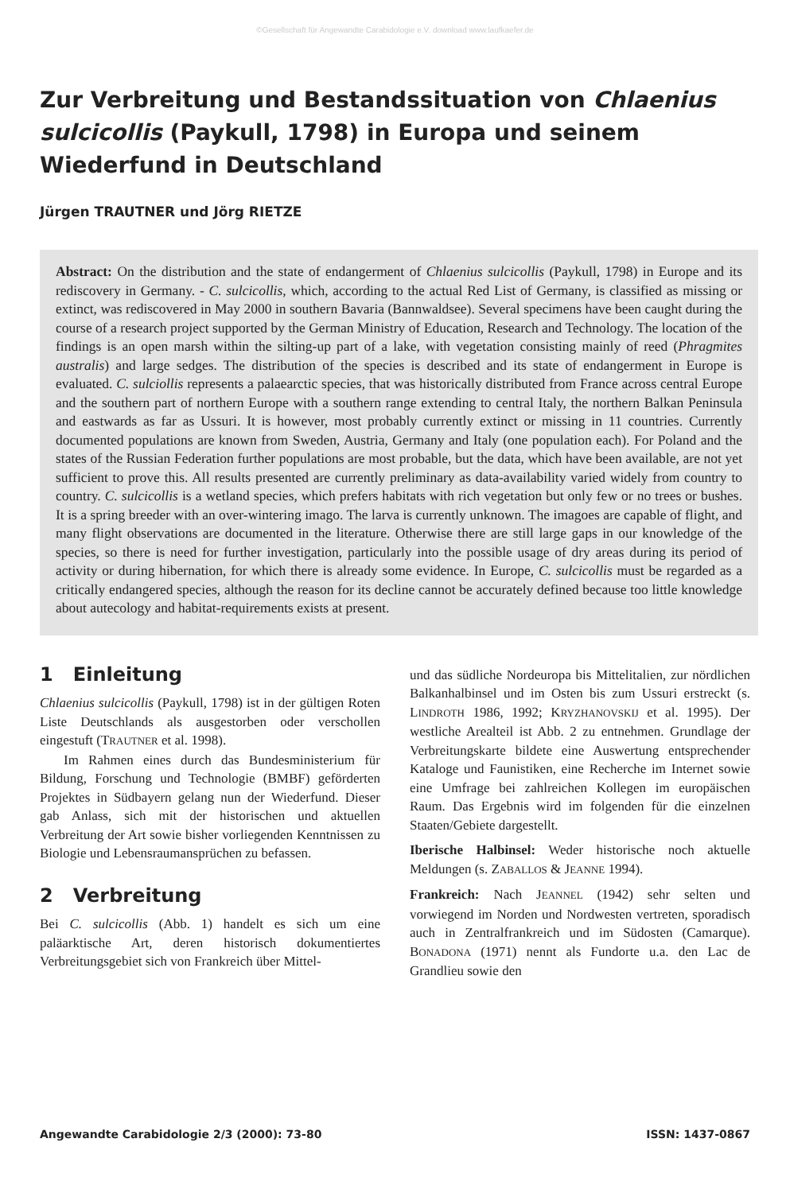©Gesellschaft für Angewandte Carabidologie e.V. download www.laufkaefer.de
Zur Verbreitung und Bestandssituation von Chlaenius sulcicollis (Paykull, 1798) in Europa und seinem Wiederfund in Deutschland
Jürgen TRAUTNER und Jörg RIETZE
Abstract: On the distribution and the state of endangerment of Chlaenius sulcicollis (Paykull, 1798) in Europe and its rediscovery in Germany. - C. sulcicollis, which, according to the actual Red List of Germany, is classified as missing or extinct, was rediscovered in May 2000 in southern Bavaria (Bannwaldsee). Several specimens have been caught during the course of a research project supported by the German Ministry of Education, Research and Technology. The location of the findings is an open marsh within the silting-up part of a lake, with vegetation consisting mainly of reed (Phragmites australis) and large sedges. The distribution of the species is described and its state of endangerment in Europe is evaluated. C. sulciollis represents a palaearctic species, that was historically distributed from France across central Europe and the southern part of northern Europe with a southern range extending to central Italy, the northern Balkan Peninsula and eastwards as far as Ussuri. It is however, most probably currently extinct or missing in 11 countries. Currently documented populations are known from Sweden, Austria, Germany and Italy (one population each). For Poland and the states of the Russian Federation further populations are most probable, but the data, which have been available, are not yet sufficient to prove this. All results presented are currently preliminary as data-availability varied widely from country to country. C. sulcicollis is a wetland species, which prefers habitats with rich vegetation but only few or no trees or bushes. It is a spring breeder with an over-wintering imago. The larva is currently unknown. The imagoes are capable of flight, and many flight observations are documented in the literature. Otherwise there are still large gaps in our knowledge of the species, so there is need for further investigation, particularly into the possible usage of dry areas during its period of activity or during hibernation, for which there is already some evidence. In Europe, C. sulcicollis must be regarded as a critically endangered species, although the reason for its decline cannot be accurately defined because too little knowledge about autecology and habitat-requirements exists at present.
1 Einleitung
Chlaenius sulcicollis (Paykull, 1798) ist in der gültigen Roten Liste Deutschlands als ausgestorben oder verschollen eingestuft (TRAUTNER et al. 1998).
Im Rahmen eines durch das Bundesministerium für Bildung, Forschung und Technologie (BMBF) geförderten Projektes in Südbayern gelang nun der Wiederfund. Dieser gab Anlass, sich mit der historischen und aktuellen Verbreitung der Art sowie bisher vorliegenden Kenntnissen zu Biologie und Lebensraumansprüchen zu befassen.
2 Verbreitung
Bei C. sulcicollis (Abb. 1) handelt es sich um eine paläarktische Art, deren historisch dokumentiertes Verbreitungsgebiet sich von Frankreich über Mittel-
und das südliche Nordeuropa bis Mittelitalien, zur nördlichen Balkanhalbinsel und im Osten bis zum Ussuri erstreckt (s. LINDROTH 1986, 1992; KRYZHANOVSKIJ et al. 1995). Der westliche Arealteil ist Abb. 2 zu entnehmen. Grundlage der Verbreitungskarte bildete eine Auswertung entsprechender Kataloge und Faunistiken, eine Recherche im Internet sowie eine Umfrage bei zahlreichen Kollegen im europäischen Raum. Das Ergebnis wird im folgenden für die einzelnen Staaten/Gebiete dargestellt.
Iberische Halbinsel: Weder historische noch aktuelle Meldungen (s. ZABALLOS & JEANNE 1994).
Frankreich: Nach JEANNEL (1942) sehr selten und vorwiegend im Norden und Nordwesten vertreten, sporadisch auch in Zentralfrankreich und im Südosten (Camarque). BONADONA (1971) nennt als Fundorte u.a. den Lac de Grandlieu sowie den
Angewandte Carabidologie 2/3 (2000): 73-80 ISSN: 1437-0867